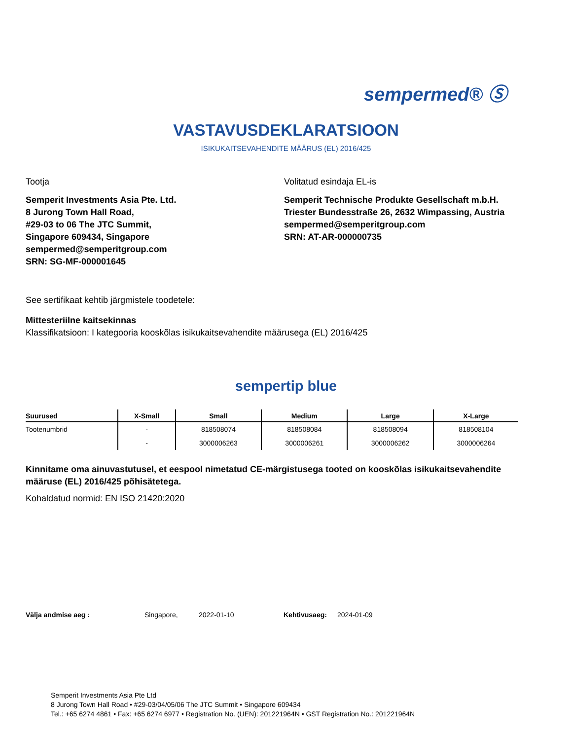sempermed® Ⓢ
VASTAVUSDEKLARATSIOON
ISIKUKAITSEVAHENDITE MÄÄRUS (EL) 2016/425
Tootja
Semperit Investments Asia Pte. Ltd.
8 Jurong Town Hall Road,
#29-03 to 06 The JTC Summit,
Singapore 609434, Singapore
sempermed@semperitgroup.com
SRN: SG-MF-000001645
Volitatud esindaja EL-is
Semperit Technische Produkte Gesellschaft m.b.H.
Triester Bundesstraße 26, 2632 Wimpassing, Austria
sempermed@semperitgroup.com
SRN: AT-AR-000000735
See sertifikaat kehtib järgmistele toodetele:
Mittesteriilne kaitsekinnas
Klassifikatsioon: I kategooria kooskõlas isikukaitsevahendite määrusega (EL) 2016/425
sempertip blue
| Suurused | X-Small | Small | Medium | Large | X-Large |
| --- | --- | --- | --- | --- | --- |
| Tootenumbrid | - | 818508074 | 818508084 | 818508094 | 818508104 |
| | - | 3000006263 | 3000006261 | 3000006262 | 3000006264 |
Kinnitame oma ainuvastutusel, et eespool nimetatud CE-märgistusega tooted on kooskõlas isikukaitsevahendite määruse (EL) 2016/425 põhisätetega.
Kohaldatud normid: EN ISO 21420:2020
Välja andmise aeg : Singapore, 2022-01-10 Kehtivusaeg: 2024-01-09
Semperit Investments Asia Pte Ltd
8 Jurong Town Hall Road • #29-03/04/05/06 The JTC Summit • Singapore 609434
Tel.: +65 6274 4861 • Fax: +65 6274 6977 • Registration No. (UEN): 201221964N • GST Registration No.: 201221964N